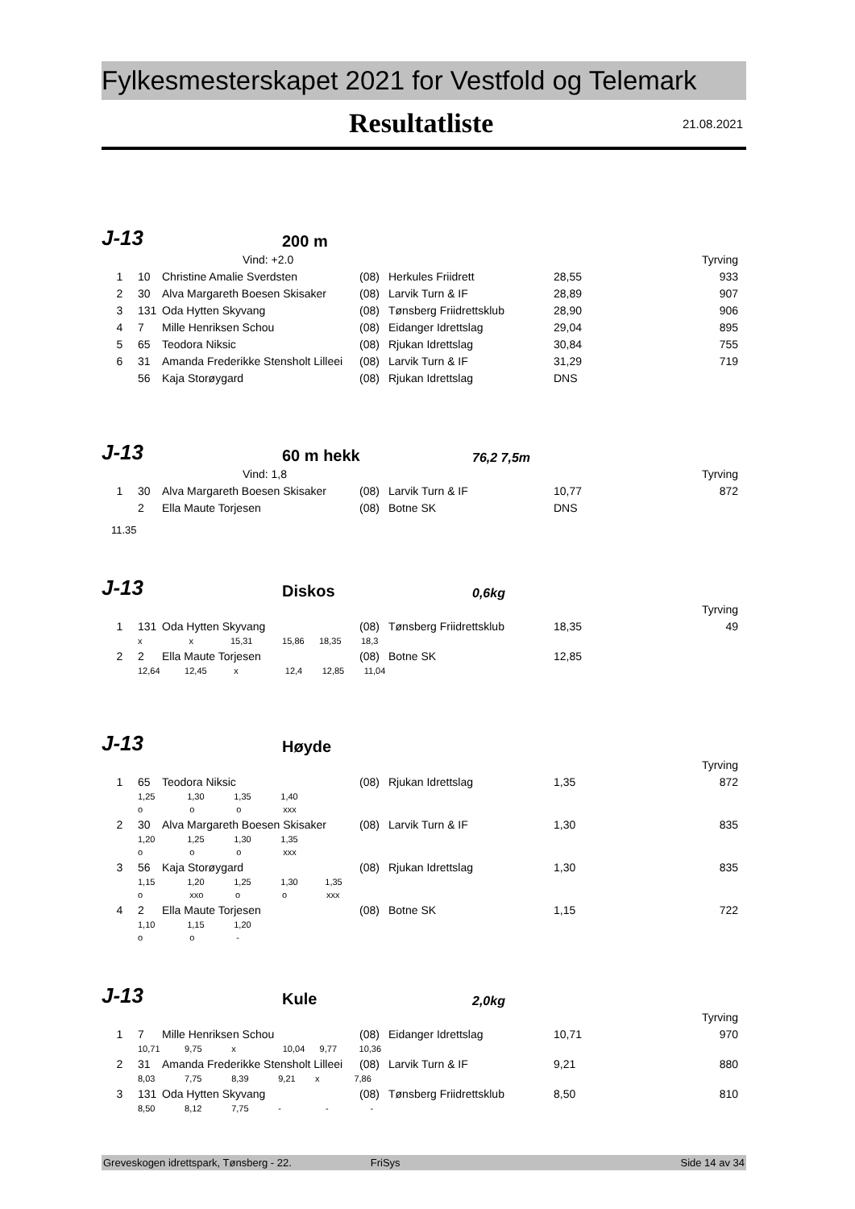Fylkesmesterskapet 2021 for Vestfold og Telemark
Resultatliste
21.08.2021
J-13
200 m
| | | Vind: +2.0 | | | | | Tyrving |
| 1 | 10 | Christine Amalie Sverdsten | (08) | Herkules Friidrett | 28,55 | | 933 |
| 2 | 30 | Alva Margareth Boesen Skisaker | (08) | Larvik Turn & IF | 28,89 | | 907 |
| 3 | 131 | Oda Hytten Skyvang | (08) | Tønsberg Friidrettsklub | 28,90 | | 906 |
| 4 | 7 | Mille Henriksen Schou | (08) | Eidanger Idrettslag | 29,04 | | 895 |
| 5 | 65 | Teodora Niksic | (08) | Rjukan Idrettslag | 30,84 | | 755 |
| 6 | 31 | Amanda Frederikke Stensholt Lilleei | (08) | Larvik Turn & IF | 31,29 | | 719 |
| | 56 | Kaja Storøygard | (08) | Rjukan Idrettslag | DNS | | |
J-13
60 m hekk
76,2 7,5m
| | | Vind: 1,8 | | | | | Tyrving |
| 1 | 30 | Alva Margareth Boesen Skisaker | (08) | Larvik Turn & IF | 10,77 | | 872 |
| | 2 | Ella Maute Torjesen | (08) | Botne SK | DNS | | |
11.35
J-13
Diskos
0,6kg
| Tyrving | | | | | | | |
| 1 | 131 | Oda Hytten Skyvang | (08) | Tønsberg Friidrettsklub | 18,35 | | 49 |
| | x x 15,31 15,86 18,35 18,3 | | | | | | |
| 2 | 2 | Ella Maute Torjesen | (08) | Botne SK | 12,85 | | |
| | 12,64 12,45 x 12,4 12,85 11,04 | | | | | | |
J-13
Høyde
| Tyrving | | | | | | | |
| 1 | 65 | Teodora Niksic | (08) | Rjukan Idrettslag | 1,35 | | 872 |
| | 1,25 1,30 1,35 1,40 | | | | | | |
| | o o o xxx | | | | | | |
| 2 | 30 | Alva Margareth Boesen Skisaker | (08) | Larvik Turn & IF | 1,30 | | 835 |
| | 1,20 1,25 1,30 1,35 | | | | | | |
| | o o o xxx | | | | | | |
| 3 | 56 | Kaja Storøygard | (08) | Rjukan Idrettslag | 1,30 | | 835 |
| | 1,15 1,20 1,25 1,30 1,35 | | | | | | |
| | o xxo o o xxx | | | | | | |
| 4 | 2 | Ella Maute Torjesen | (08) | Botne SK | 1,15 | | 722 |
| | 1,10 1,15 1,20 | | | | | | |
| | o o - | | | | | | |
J-13
Kule
2,0kg
| Tyrving | | | | | | | |
| 1 | 7 | Mille Henriksen Schou | (08) | Eidanger Idrettslag | 10,71 | | 970 |
| | 10,71 9,75 x 10,04 9,77 10,36 | | | | | | |
| 2 | 31 | Amanda Frederikke Stensholt Lilleei | (08) | Larvik Turn & IF | 9,21 | | 880 |
| | 8,03 7,75 8,39 9,21 x 7,86 | | | | | | |
| 3 | 131 | Oda Hytten Skyvang | (08) | Tønsberg Friidrettsklub | 8,50 | | 810 |
| | 8,50 8,12 7,75 - - - | | | | | | |
Greveskogen idrettspark, Tønsberg - 22. FriSys Side 14 av 34